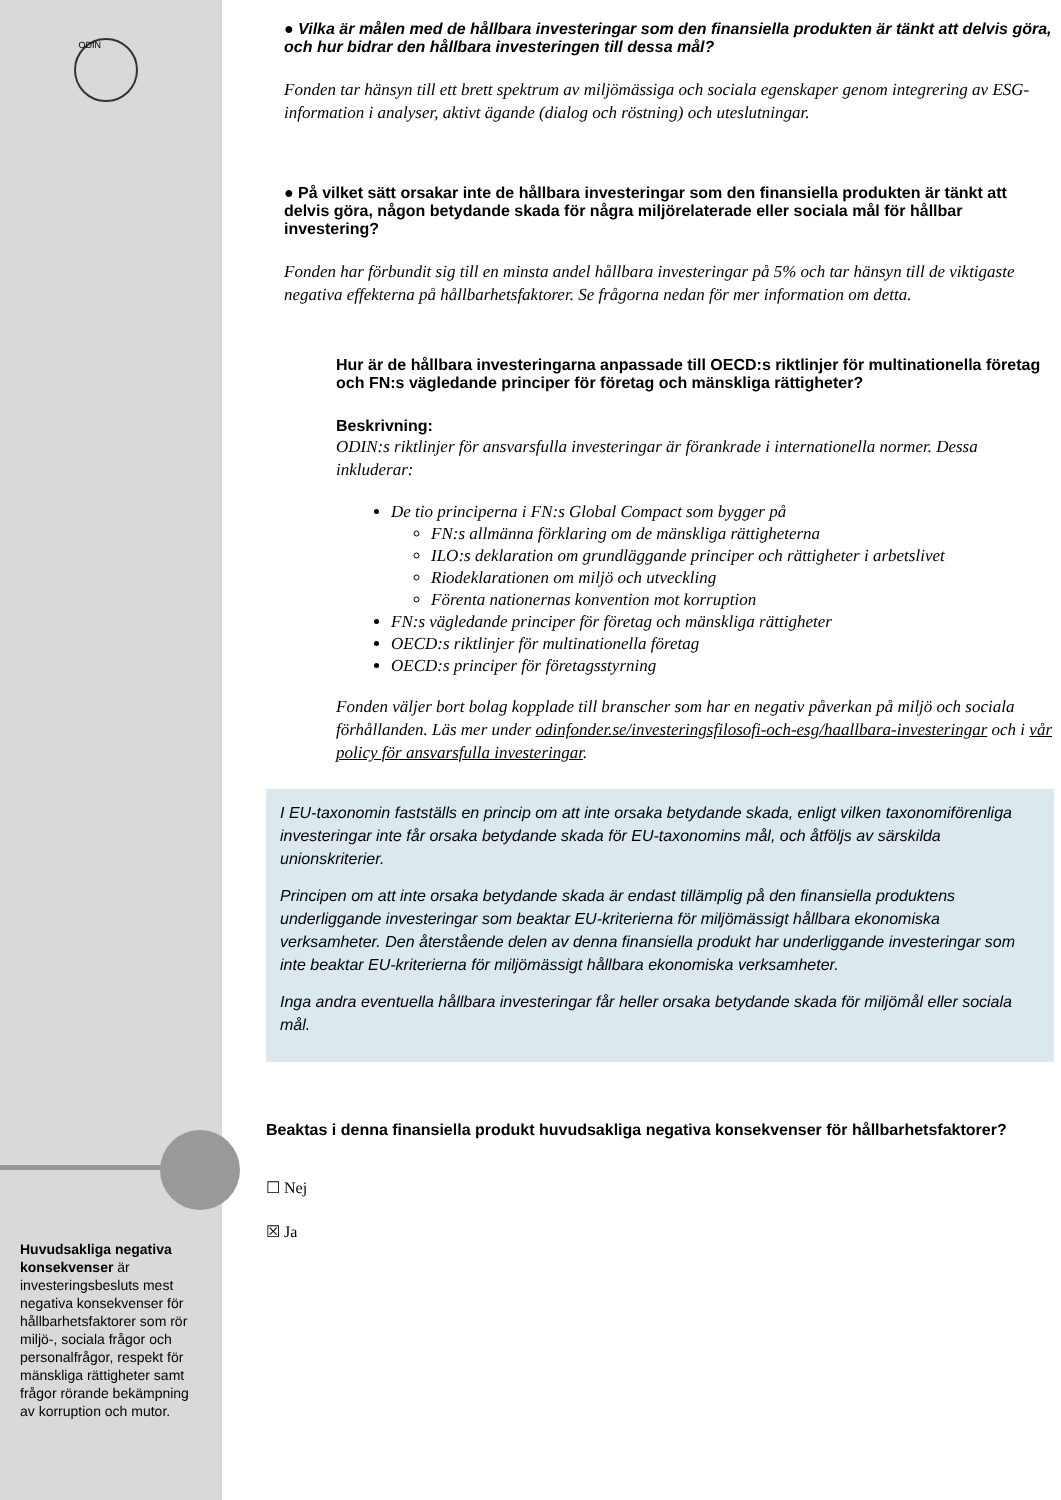ODIN
● Vilka är målen med de hållbara investeringar som den finansiella produkten är tänkt att delvis göra, och hur bidrar den hållbara investeringen till dessa mål?
Fonden tar hänsyn till ett brett spektrum av miljömässiga och sociala egenskaper genom integrering av ESG-information i analyser, aktivt ägande (dialog och röstning) och uteslutningar.
● På vilket sätt orsakar inte de hållbara investeringar som den finansiella produkten är tänkt att delvis göra, någon betydande skada för några miljörelaterade eller sociala mål för hållbar investering?
Fonden har förbundit sig till en minsta andel hållbara investeringar på 5% och tar hänsyn till de viktigaste negativa effekterna på hållbarhetsfaktorer. Se frågorna nedan för mer information om detta.
Hur är de hållbara investeringarna anpassade till OECD:s riktlinjer för multinationella företag och FN:s vägledande principer för företag och mänskliga rättigheter?
Beskrivning:
ODIN:s riktlinjer för ansvarsfulla investeringar är förankrade i internationella normer. Dessa inkluderar:
De tio principerna i FN:s Global Compact som bygger på
FN:s allmänna förklaring om de mänskliga rättigheterna
ILO:s deklaration om grundläggande principer och rättigheter i arbetslivet
Riodeklarationen om miljö och utveckling
Förenta nationernas konvention mot korruption
FN:s vägledande principer för företag och mänskliga rättigheter
OECD:s riktlinjer för multinationella företag
OECD:s principer för företagsstyrning
Fonden väljer bort bolag kopplade till branscher som har en negativ påverkan på miljö och sociala förhållanden. Läs mer under odinfonder.se/investeringsfilosofi-och-esg/haallbara-investeringar och i vår policy för ansvarsfulla investeringar.
I EU-taxonomin fastställs en princip om att inte orsaka betydande skada, enligt vilken taxonomiförenliga investeringar inte får orsaka betydande skada för EU-taxonomins mål, och åtföljs av särskilda unionskriterier.
Principen om att inte orsaka betydande skada är endast tillämplig på den finansiella produktens underliggande investeringar som beaktar EU-kriterierna för miljömässigt hållbara ekonomiska verksamheter. Den återstående delen av denna finansiella produkt har underliggande investeringar som inte beaktar EU-kriterierna för miljömässigt hållbara ekonomiska verksamheter.
Inga andra eventuella hållbara investeringar får heller orsaka betydande skada för miljömål eller sociala mål.
Beaktas i denna finansiella produkt huvudsakliga negativa konsekvenser för hållbarhetsfaktorer?
☐ Nej
☒ Ja
Huvudsakliga negativa konsekvenser är investeringsbesluts mest negativa konsekvenser för hållbarhetsfaktorer som rör miljö-, sociala frågor och personalfrågor, respekt för mänskliga rättigheter samt frågor rörande bekämpning av korruption och mutor.